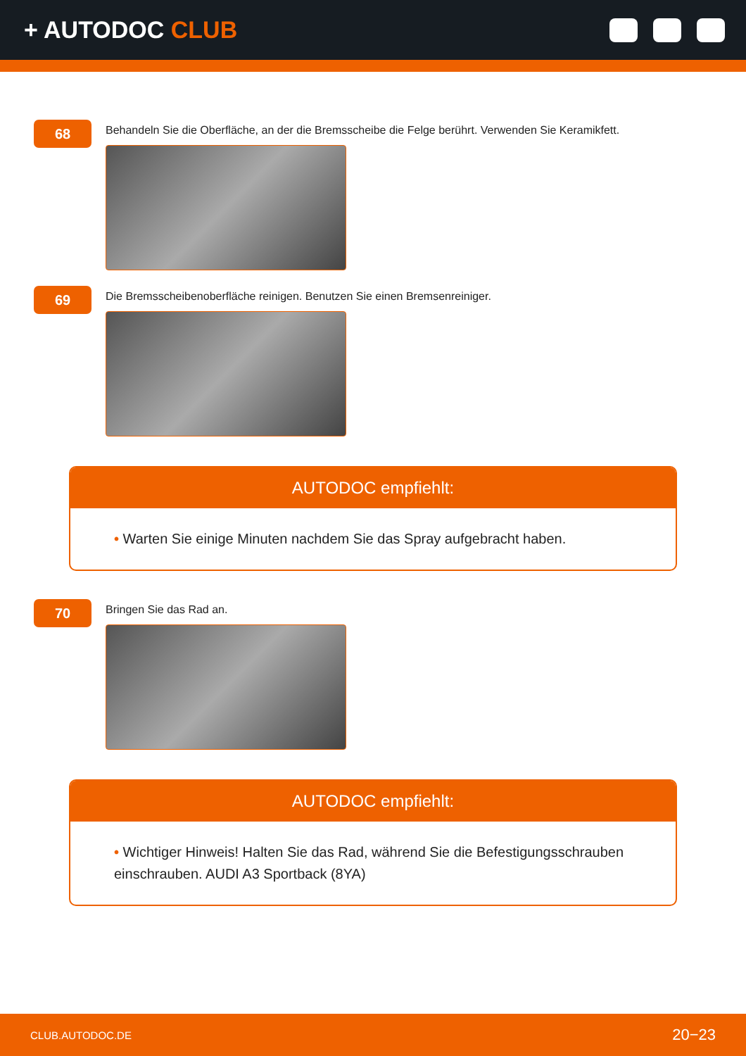+ AUTODOC CLUB
68
Behandeln Sie die Oberfläche, an der die Bremsscheibe die Felge berührt. Verwenden Sie Keramikfett.
69
Die Bremsscheibenoberfläche reinigen. Benutzen Sie einen Bremsenreiniger.
AUTODOC empfiehlt:
• Warten Sie einige Minuten nachdem Sie das Spray aufgebracht haben.
70
Bringen Sie das Rad an.
AUTODOC empfiehlt:
• Wichtiger Hinweis! Halten Sie das Rad, während Sie die Befestigungsschrauben einschrauben. AUDI A3 Sportback (8YA)
CLUB.AUTODOC.DE 20−23